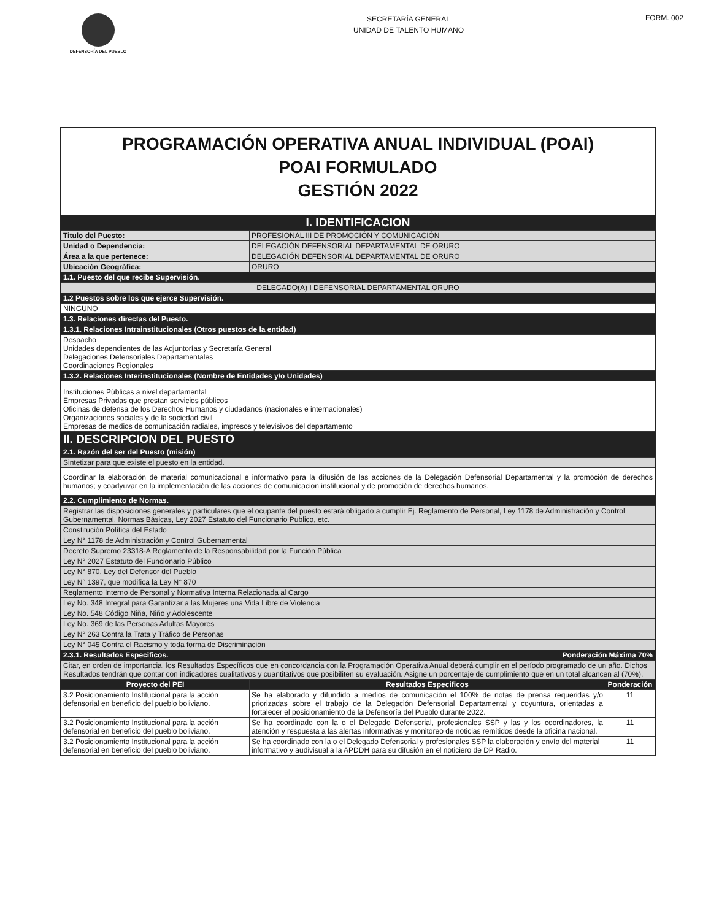DEFENSORÍA DEL PUEBLO
SECRETARÍA GENERAL
UNIDAD DE TALENTO HUMANO
FORM. 002
PROGRAMACIÓN OPERATIVA ANUAL INDIVIDUAL (POAI)
POAI FORMULADO
GESTIÓN 2022
| I. IDENTIFICACION | | |
| Titulo del Puesto: | PROFESIONAL III DE PROMOCIÓN Y COMUNICACIÓN | |
| Unidad o Dependencia: | DELEGACIÓN DEFENSORIAL DEPARTAMENTAL DE ORURO | |
| Área a la que pertenece: | DELEGACIÓN DEFENSORIAL DEPARTAMENTAL DE ORURO | |
| Ubicación Geográfica: | ORURO | |
| 1.1. Puesto del que recibe Supervisión. | | |
| DELEGADO(A) I DEFENSORIAL DEPARTAMENTAL ORURO | | |
| 1.2 Puestos sobre los que ejerce Supervisión. | | |
| NINGUNO | | |
| 1.3. Relaciones directas del Puesto. | | |
| 1.3.1. Relaciones Intrainstitucionales (Otros puestos de la entidad) | | |
| Despacho Unidades dependientes de las Adjuntorías y Secretaría General Delegaciones Defensoriales Departamentales Coordinaciones Regionales | | |
| 1.3.2. Relaciones Interinstitucionales (Nombre de Entidades y/o Unidades) | | |
| Instituciones Públicas a nivel departamental Empresas Privadas que prestan servicios públicos Oficinas de defensa de los Derechos Humanos y ciudadanos (nacionales e internacionales) Organizaciones sociales y de la sociedad civil Empresas de medios de comunicación radiales, impresos y televisivos del departamento | | |
| II. DESCRIPCION DEL PUESTO | | |
| 2.1. Razón del ser del Puesto (misión) | | |
| Sintetizar para que existe el puesto en la entidad. | | |
| Coordinar la elaboración de material comunicacional e informativo para la difusión de las acciones de la Delegación Defensorial Departamental y la promoción de derechos humanos; y coadyuvar en la implementación de las acciones de comunicacion institucional y de promoción de derechos humanos. | | |
| 2.2. Cumplimiento de Normas. | | |
| Registrar las disposiciones generales y particulares que el ocupante del puesto estará obligado a cumplir Ej. Reglamento de Personal, Ley 1178 de Administración y Control Gubernamental, Normas Básicas, Ley 2027 Estatuto del Funcionario Publico, etc. | | |
| Constitución Política del Estado | | |
| Ley N° 1178 de Administración y Control Gubernamental | | |
| Decreto Supremo 23318-A Reglamento de la Responsabilidad por la Función Pública | | |
| Ley N° 2027 Estatuto del Funcionario Público | | |
| Ley N° 870, Ley del Defensor del Pueblo | | |
| Ley N° 1397, que modifica la Ley N° 870 | | |
| Reglamento Interno de Personal y Normativa Interna Relacionada al Cargo | | |
| Ley No. 348 Integral para Garantizar a las Mujeres una Vida Libre de Violencia | | |
| Ley No. 548 Código Niña, Niño y Adolescente | | |
| Ley No. 369 de las Personas Adultas Mayores | | |
| Ley N° 263 Contra la Trata y Tráfico de Personas | | |
| Ley N° 045 Contra el Racismo y toda forma de Discriminación | | |
| 2.3.1. Resultados Especificos. Ponderación Máxima 70% | | |
| Citar, en orden de importancia, los Resultados Específicos que en concordancia con la Programación Operativa Anual deberá cumplir en el período programado de un año. Dichos Resultados tendrán que contar con indicadores cualitativos y cuantitativos que posibiliten su evaluación. Asigne un porcentaje de cumplimiento que en un total alcancen al (70%). | | |
| Proyecto del PEI | Resultados Especificos | Ponderación |
| 3.2 Posicionamiento Institucional para la acción defensorial en beneficio del pueblo boliviano. | Se ha elaborado y difundido a medios de comunicación el 100% de notas de prensa requeridas y/o priorizadas sobre el trabajo de la Delegación Defensorial Departamental y coyuntura, orientadas a fortalecer el posicionamiento de la Defensoría del Pueblo durante 2022. | 11 |
| 3.2 Posicionamiento Institucional para la acción defensorial en beneficio del pueblo boliviano. | Se ha coordinado con la o el Delegado Defensorial, profesionales SSP y las y los coordinadores, la atención y respuesta a las alertas informativas y monitoreo de noticias remitidos desde la oficina nacional. | 11 |
| 3.2 Posicionamiento Institucional para la acción defensorial en beneficio del pueblo boliviano. | Se ha coordinado con la o el Delegado Defensorial y profesionales SSP la elaboración y envío del material informativo y audivisual a la APDDH para su difusión en el noticiero de DP Radio. | 11 |